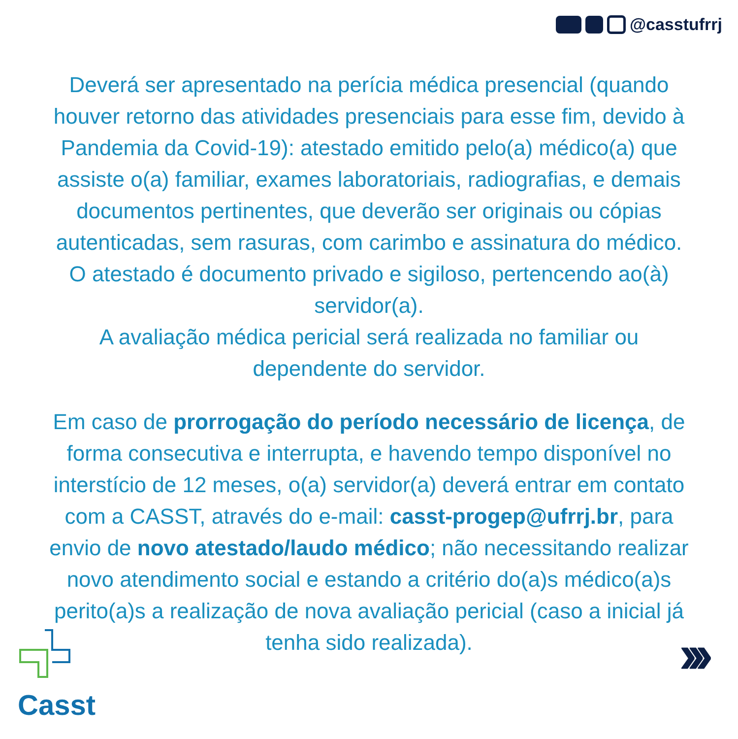@casstufrrj
Deverá ser apresentado na perícia médica presencial (quando houver retorno das atividades presenciais para esse fim, devido à Pandemia da Covid-19): atestado emitido pelo(a) médico(a) que assiste o(a) familiar, exames laboratoriais, radiografias, e demais documentos pertinentes, que deverão ser originais ou cópias autenticadas, sem rasuras, com carimbo e assinatura do médico. O atestado é documento privado e sigiloso, pertencendo ao(à) servidor(a).
A avaliação médica pericial será realizada no familiar ou dependente do servidor.
Em caso de prorrogação do período necessário de licença, de forma consecutiva e interrupta, e havendo tempo disponível no interstício de 12 meses, o(a) servidor(a) deverá entrar em contato com a CASST, através do e-mail: casst-progep@ufrrj.br, para envio de novo atestado/laudo médico; não necessitando realizar novo atendimento social e estando a critério do(a)s médico(a)s perito(a)s a realização de nova avaliação pericial (caso a inicial já tenha sido realizada).
Casst
›››